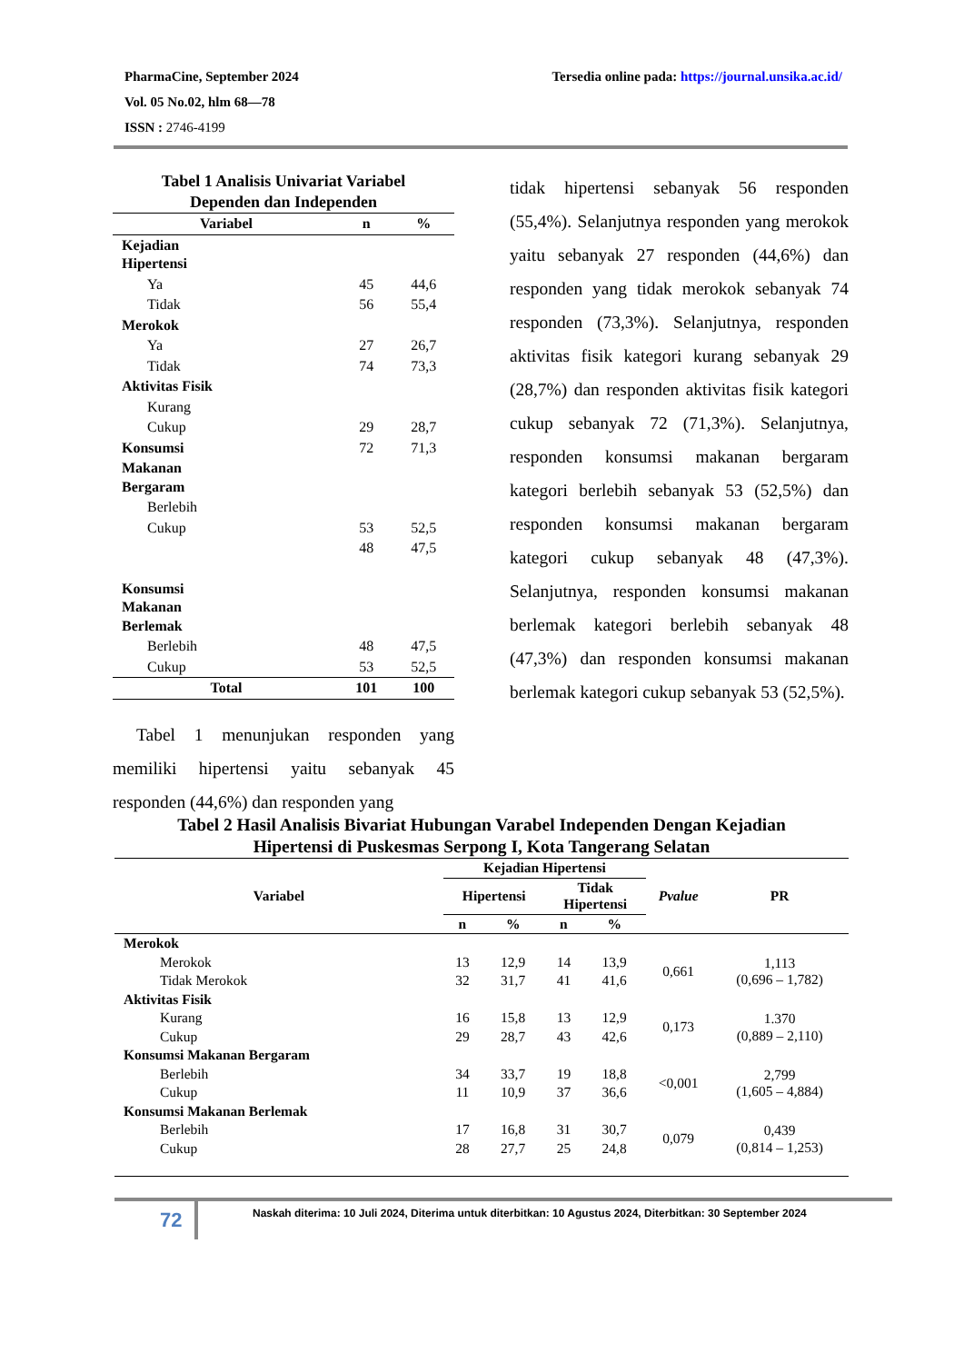Tersedia online pada: https://journal.unsika.ac.id/
PharmaCine, September 2024
Vol. 05 No.02, hlm 68—78
ISSN : 2746-4199
Tabel 1 Analisis Univariat Variabel
Dependen dan Independen
| Variabel | n | % |
| --- | --- | --- |
| Kejadian Hipertensi | | |
| Ya | 45 | 44,6 |
| Tidak | 56 | 55,4 |
| Merokok | | |
| Ya | 27 | 26,7 |
| Tidak | 74 | 73,3 |
| Aktivitas Fisik | | |
| Kurang | | |
| Cukup | 29 | 28,7 |
| Konsumsi | 72 | 71,3 |
| Makanan Bergaram | | |
| Berlebih | | |
| Cukup | 53 | 52,5 |
| | 48 | 47,5 |
| Konsumsi Makanan Berlemak | | |
| Berlebih | 48 | 47,5 |
| Cukup | 53 | 52,5 |
| Total | 101 | 100 |
Tabel 1 menunjukan responden yang memiliki hipertensi yaitu sebanyak 45 responden (44,6%) dan responden yang
tidak hipertensi sebanyak 56 responden (55,4%). Selanjutnya responden yang merokok yaitu sebanyak 27 responden (44,6%) dan responden yang tidak merokok sebanyak 74 responden (73,3%). Selanjutnya, responden aktivitas fisik kategori kurang sebanyak 29 (28,7%) dan responden aktivitas fisik kategori cukup sebanyak 72 (71,3%). Selanjutnya, responden konsumsi makanan bergaram kategori berlebih sebanyak 53 (52,5%) dan responden konsumsi makanan bergaram kategori cukup sebanyak 48 (47,3%). Selanjutnya, responden konsumsi makanan berlemak kategori berlebih sebanyak 48 (47,3%) dan responden konsumsi makanan berlemak kategori cukup sebanyak 53 (52,5%).
Tabel 2 Hasil Analisis Bivariat Hubungan Varabel Independen Dengan Kejadian
Hipertensi di Puskesmas Serpong I, Kota Tangerang Selatan
| Variabel | Kejadian Hipertensi | | | | Pvalue | PR |
| --- | --- | --- | --- | --- | --- | --- |
| | Hipertensi | | Tidak Hipertensi | | | |
| | n | % | n | % | | |
| Merokok | | | | | | |
| Merokok | 13 | 12,9 | 14 | 13,9 | 0,661 | 1,113 (0,696 – 1,782) |
| Tidak Merokok | 32 | 31,7 | 41 | 41,6 | | |
| Aktivitas Fisik | | | | | | |
| Kurang | 16 | 15,8 | 13 | 12,9 | 0,173 | 1.370 (0,889 – 2,110) |
| Cukup | 29 | 28,7 | 43 | 42,6 | | |
| Konsumsi Makanan Bergaram | | | | | | |
| Berlebih | 34 | 33,7 | 19 | 18,8 | <0,001 | 2,799 (1,605 – 4,884) |
| Cukup | 11 | 10,9 | 37 | 36,6 | | |
| Konsumsi Makanan Berlemak | | | | | | |
| Berlebih | 17 | 16,8 | 31 | 30,7 | 0,079 | 0,439 (0,814 – 1,253) |
| Cukup | 28 | 27,7 | 25 | 24,8 | | |
72
Naskah diterima: 10 Juli 2024, Diterima untuk diterbitkan: 10 Agustus 2024, Diterbitkan: 30 September 2024